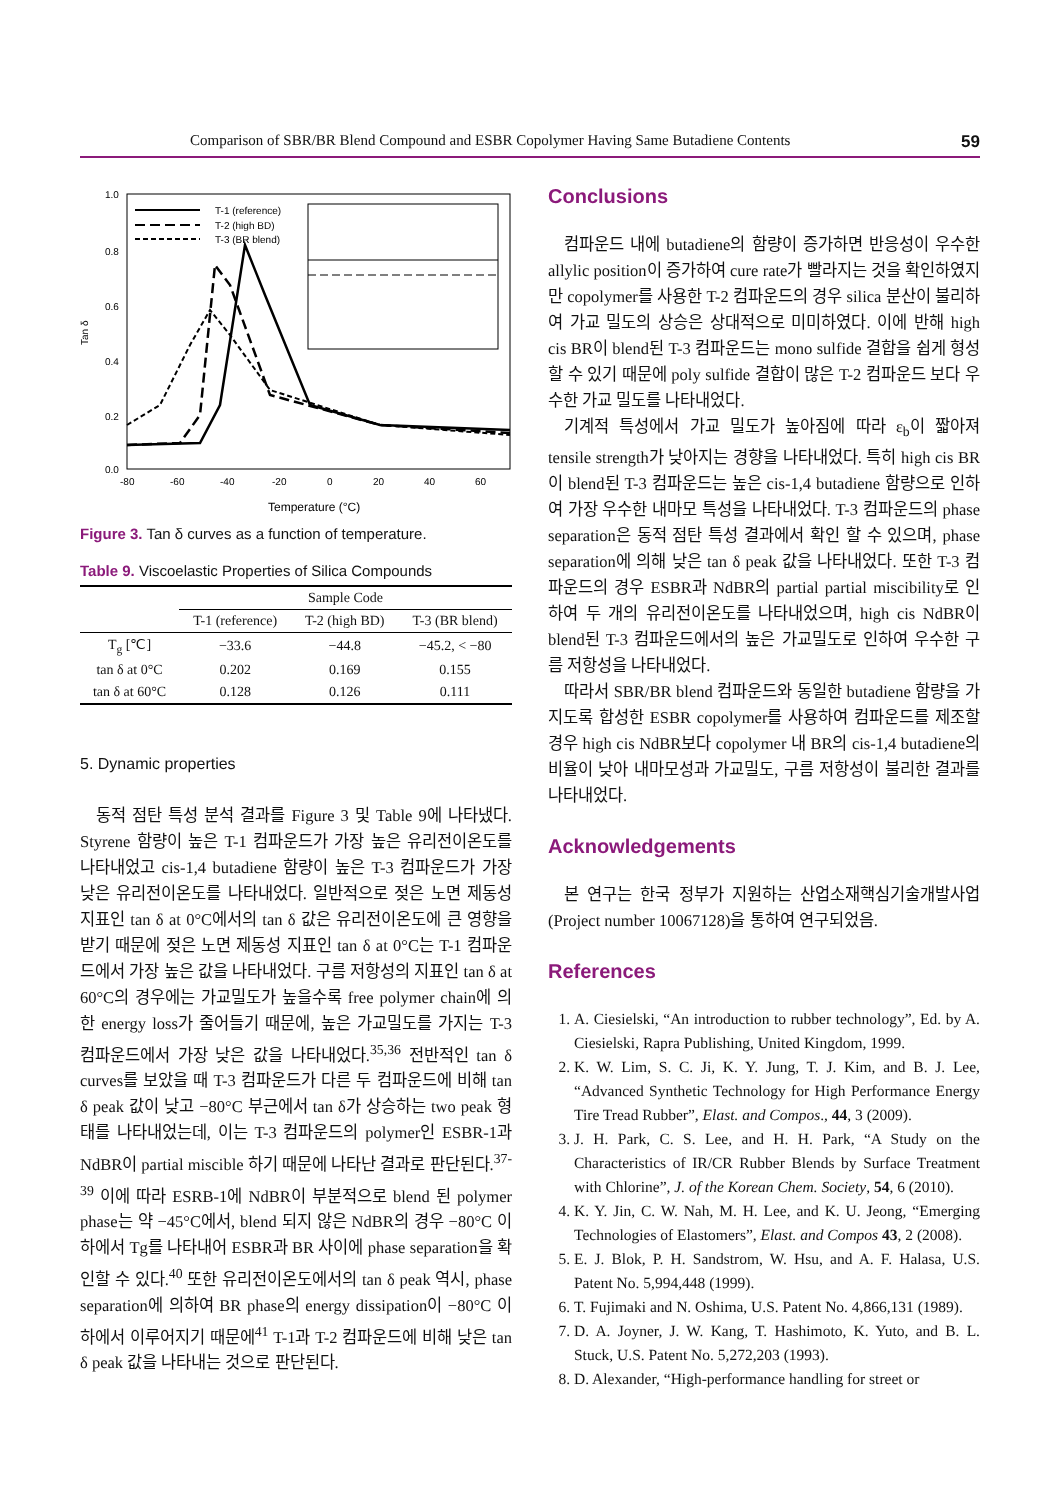Comparison of SBR/BR Blend Compound and ESBR Copolymer Having Same Butadiene Contents 59
1.0
0.8
0.6
0.4
0.2
0.0
Tan δ
-80
-60
-40
-20
0
20
40
60
Temperature (°C)
T-1 (reference)
T-2 (high BD)
T-3 (BR blend)
Figure 3. Tan δ curves as a function of temperature.
Table 9. Viscoelastic Properties of Silica Compounds
| | Sample Code | | |
| --- | --- | --- | --- |
| | T-1 (reference) | T-2 (high BD) | T-3 (BR blend) |
| T<sub>g</sub> [℃] | −33.6 | −44.8 | −45.2, < −80 |
| tan δ at 0°C | 0.202 | 0.169 | 0.155 |
| tan δ at 60°C | 0.128 | 0.126 | 0.111 |
5. Dynamic properties
동적 점탄 특성 분석 결과를 Figure 3 및 Table 9에 나타냈다. Styrene 함량이 높은 T-1 컴파운드가 가장 높은 유리전이온도를 나타내었고 cis-1,4 butadiene 함량이 높은 T-3 컴파운드가 가장 낮은 유리전이온도를 나타내었다. 일반적으로 젖은 노면 제동성 지표인 tan δ at 0°C에서의 tan δ 값은 유리전이온도에 큰 영향을 받기 때문에 젖은 노면 제동성 지표인 tan δ at 0°C는 T-1 컴파운드에서 가장 높은 값을 나타내었다. 구름 저항성의 지표인 tan δ at 60°C의 경우에는 가교밀도가 높을수록 free polymer chain에 의한 energy loss가 줄어들기 때문에, 높은 가교밀도를 가지는 T-3 컴파운드에서 가장 낮은 값을 나타내었다.<sup>35,36</sup> 전반적인 tan δ curves를 보았을 때 T-3 컴파운드가 다른 두 컴파운드에 비해 tan δ peak 값이 낮고 −80°C 부근에서 tan δ가 상승하는 two peak 형태를 나타내었는데, 이는 T-3 컴파운드의 polymer인 ESBR-1과 NdBR이 partial miscible 하기 때문에 나타난 결과로 판단된다.<sup>37-39</sup> 이에 따라 ESRB-1에 NdBR이 부분적으로 blend 된 polymer phase는 약 −45°C에서, blend 되지 않은 NdBR의 경우 −80°C 이하에서 Tg를 나타내어 ESBR과 BR 사이에 phase separation을 확인할 수 있다.<sup>40</sup> 또한 유리전이온도에서의 tan δ peak 역시, phase separation에 의하여 BR phase의 energy dissipation이 −80°C 이하에서 이루어지기 때문에<sup>41</sup> T-1과 T-2 컴파운드에 비해 낮은 tan δ peak 값을 나타내는 것으로 판단된다.
Conclusions
컴파운드 내에 butadiene의 함량이 증가하면 반응성이 우수한 allylic position이 증가하여 cure rate가 빨라지는 것을 확인하였지만 copolymer를 사용한 T-2 컴파운드의 경우 silica 분산이 불리하여 가교 밀도의 상승은 상대적으로 미미하였다. 이에 반해 high cis BR이 blend된 T-3 컴파운드는 mono sulfide 결합을 쉽게 형성할 수 있기 때문에 poly sulfide 결합이 많은 T-2 컴파운드 보다 우수한 가교 밀도를 나타내었다.
기계적 특성에서 가교 밀도가 높아짐에 따라 ε<sub>b</sub>이 짧아져 tensile strength가 낮아지는 경향을 나타내었다. 특히 high cis BR이 blend된 T-3 컴파운드는 높은 cis-1,4 butadiene 함량으로 인하여 가장 우수한 내마모 특성을 나타내었다. T-3 컴파운드의 phase separation은 동적 점탄 특성 결과에서 확인 할 수 있으며, phase separation에 의해 낮은 tan δ peak 값을 나타내었다. 또한 T-3 컴파운드의 경우 ESBR과 NdBR의 partial partial miscibility로 인하여 두 개의 유리전이온도를 나타내었으며, high cis NdBR이 blend된 T-3 컴파운드에서의 높은 가교밀도로 인하여 우수한 구름 저항성을 나타내었다.
따라서 SBR/BR blend 컴파운드와 동일한 butadiene 함량을 가지도록 합성한 ESBR copolymer를 사용하여 컴파운드를 제조할 경우 high cis NdBR보다 copolymer 내 BR의 cis-1,4 butadiene의 비율이 낮아 내마모성과 가교밀도, 구름 저항성이 불리한 결과를 나타내었다.
Acknowledgements
본 연구는 한국 정부가 지원하는 산업소재핵심기술개발사업(Project number 10067128)을 통하여 연구되었음.
References
1. A. Ciesielski, “An introduction to rubber technology”, Ed. by A. Ciesielski, Rapra Publishing, United Kingdom, 1999.
2. K. W. Lim, S. C. Ji, K. Y. Jung, T. J. Kim, and B. J. Lee, “Advanced Synthetic Technology for High Performance Energy Tire Tread Rubber”, Elast. and Compos., 44, 3 (2009).
3. J. H. Park, C. S. Lee, and H. H. Park, “A Study on the Characteristics of IR/CR Rubber Blends by Surface Treatment with Chlorine”, J. of the Korean Chem. Society, 54, 6 (2010).
4. K. Y. Jin, C. W. Nah, M. H. Lee, and K. U. Jeong, “Emerging Technologies of Elastomers”, Elast. and Compos 43, 2 (2008).
5. E. J. Blok, P. H. Sandstrom, W. Hsu, and A. F. Halasa, U.S. Patent No. 5,994,448 (1999).
6. T. Fujimaki and N. Oshima, U.S. Patent No. 4,866,131 (1989).
7. D. A. Joyner, J. W. Kang, T. Hashimoto, K. Yuto, and B. L. Stuck, U.S. Patent No. 5,272,203 (1993).
8. D. Alexander, “High-performance handling for street or